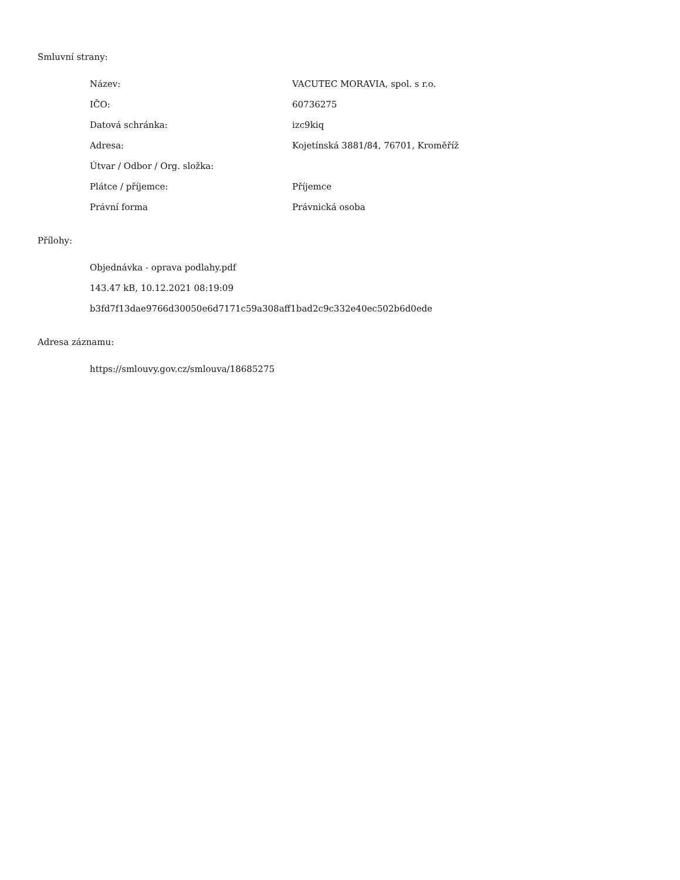Smluvní strany:
| Název: | VACUTEC MORAVIA, spol. s r.o. |
| IČO: | 60736275 |
| Datová schránka: | izc9kiq |
| Adresa: | Kojetínská 3881/84, 76701, Kroměříž |
| Útvar / Odbor / Org. složka: | |
| Plátce / příjemce: | Příjemce |
| Právní forma | Právnická osoba |
Přílohy:
Objednávka - oprava podlahy.pdf
143.47 kB, 10.12.2021 08:19:09
b3fd7f13dae9766d30050e6d7171c59a308aff1bad2c9c332e40ec502b6d0ede
Adresa záznamu:
https://smlouvy.gov.cz/smlouva/18685275